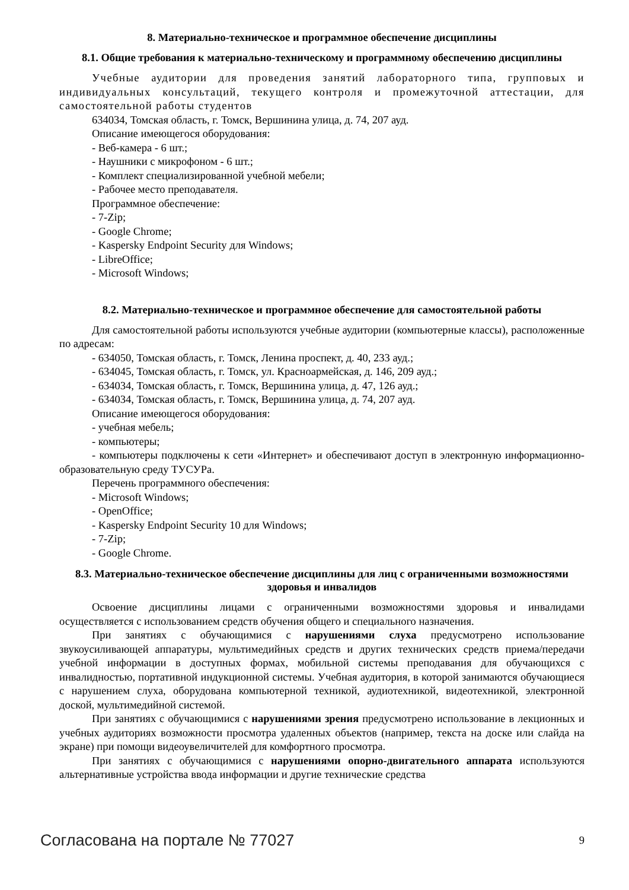8. Материально-техническое и программное обеспечение дисциплины
8.1. Общие требования к материально-техническому и программному обеспечению дисциплины
Учебные аудитории для проведения занятий лабораторного типа, групповых и индивидуальных консультаций, текущего контроля и промежуточной аттестации, для самостоятельной работы студентов
634034, Томская область, г. Томск, Вершинина улица, д. 74, 207 ауд.
Описание имеющегося оборудования:
- Веб-камера - 6 шт.;
- Наушники с микрофоном - 6 шт.;
- Комплект специализированной учебной мебели;
- Рабочее место преподавателя.
Программное обеспечение:
- 7-Zip;
- Google Chrome;
- Kaspersky Endpoint Security для Windows;
- LibreOffice;
- Microsoft Windows;
8.2. Материально-техническое и программное обеспечение для самостоятельной работы
Для самостоятельной работы используются учебные аудитории (компьютерные классы), расположенные по адресам:
- 634050, Томская область, г. Томск, Ленина проспект, д. 40, 233 ауд.;
- 634045, Томская область, г. Томск, ул. Красноармейская, д. 146, 209 ауд.;
- 634034, Томская область, г. Томск, Вершинина улица, д. 47, 126 ауд.;
- 634034, Томская область, г. Томск, Вершинина улица, д. 74, 207 ауд.
Описание имеющегося оборудования:
- учебная мебель;
- компьютеры;
- компьютеры подключены к сети «Интернет» и обеспечивают доступ в электронную информационно-образовательную среду ТУСУРа.
Перечень программного обеспечения:
- Microsoft Windows;
- OpenOffice;
- Kaspersky Endpoint Security 10 для Windows;
- 7-Zip;
- Google Chrome.
8.3. Материально-техническое обеспечение дисциплины для лиц с ограниченными возможностями здоровья и инвалидов
Освоение дисциплины лицами с ограниченными возможностями здоровья и инвалидами осуществляется с использованием средств обучения общего и специального назначения.
При занятиях с обучающимися с нарушениями слуха предусмотрено использование звукоусиливающей аппаратуры, мультимедийных средств и других технических средств приема/передачи учебной информации в доступных формах, мобильной системы преподавания для обучающихся с инвалидностью, портативной индукционной системы. Учебная аудитория, в которой занимаются обучающиеся с нарушением слуха, оборудована компьютерной техникой, аудиотехникой, видеотехникой, электронной доской, мультимедийной системой.
При занятиях с обучающимися с нарушениями зрения предусмотрено использование в лекционных и учебных аудиториях возможности просмотра удаленных объектов (например, текста на доске или слайда на экране) при помощи видеоувеличителей для комфортного просмотра.
При занятиях с обучающимися с нарушениями опорно-двигательного аппарата используются альтернативные устройства ввода информации и другие технические средства
Согласована на портале № 77027 9